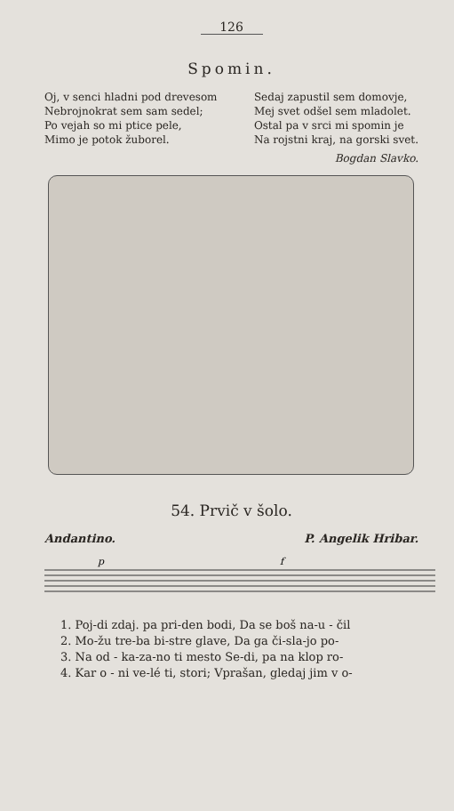126
Spomin.
Oj, v senci hladni pod drevesom
Nebrojnokrat sem sam sedel;
Po vejah so mi ptice pele,
Mimo je potok žuborel.
Sedaj zapustil sem domovje,
Mej svet odšel sem mladolet.
Ostal pa v srci mi spomin je
Na rojstni kraj, na gorski svet.
Bogdan Slavko.
54. Prvič v šolo.
Andantino. P. Angelik Hribar.
p
f
1. Poj-di zdaj. pa pri-den bodi, Da se boš na-u - čil
2. Mo-žu tre-ba bi-stre glave, Da ga či-sla-jo po-
3. Na od - ka-za-no ti mesto Se-di, pa na klop ro-
4. Kar o - ni ve-lé ti, stori; Vprašan, gledaj jim v o-